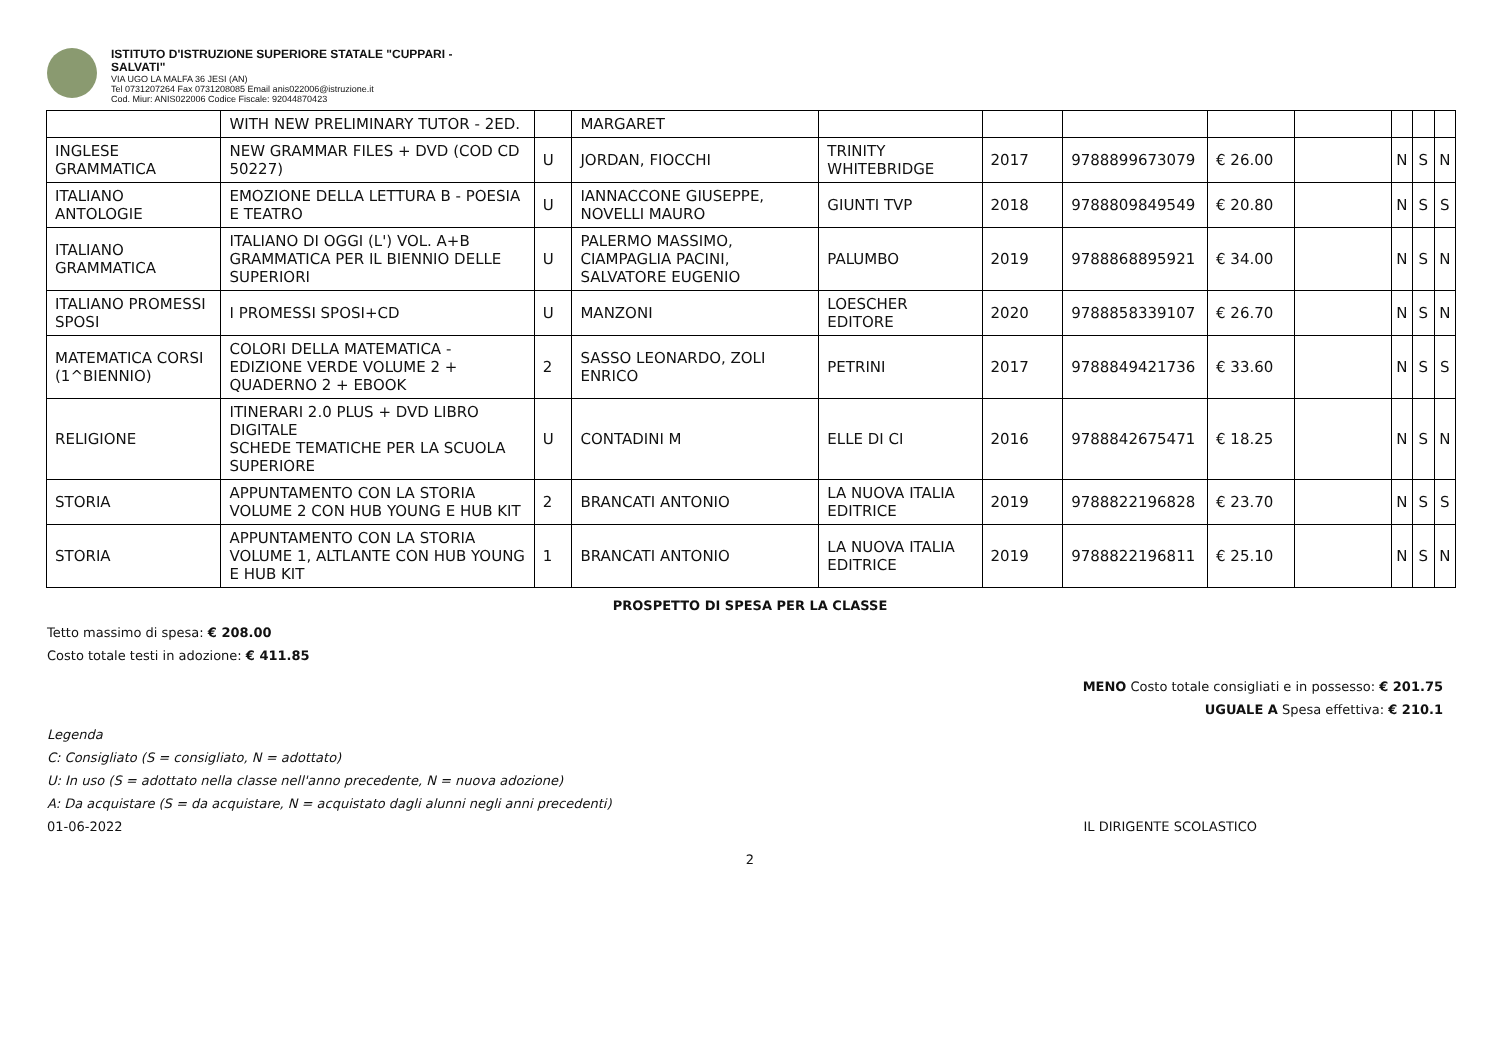ISTITUTO D'ISTRUZIONE SUPERIORE STATALE "CUPPARI -
SALVATI"
VIA UGO LA MALFA 36 JESI (AN)
Tel 0731207264 Fax 0731208085 Email anis022006@istruzione.it
Cod. Miur: ANIS022006 Codice Fiscale: 92044870423
| | WITH NEW PRELIMINARY TUTOR - 2ED. | | MARGARET | | | | | | | | |
| INGLESE GRAMMATICA | NEW GRAMMAR FILES + DVD (COD CD 50227) | U | JORDAN, FIOCCHI | TRINITY WHITEBRIDGE | 2017 | 9788899673079 | € 26.00 | | N | S | N |
| ITALIANO ANTOLOGIE | EMOZIONE DELLA LETTURA B - POESIA E TEATRO | U | IANNACCONE GIUSEPPE, NOVELLI MAURO | GIUNTI TVP | 2018 | 9788809849549 | € 20.80 | | N | S | S |
| ITALIANO GRAMMATICA | ITALIANO DI OGGI (L') VOL. A+B GRAMMATICA PER IL BIENNIO DELLE SUPERIORI | U | PALERMO MASSIMO, CIAMPAGLIA PACINI, SALVATORE EUGENIO | PALUMBO | 2019 | 9788868895921 | € 34.00 | | N | S | N |
| ITALIANO PROMESSI SPOSI | I PROMESSI SPOSI+CD | U | MANZONI | LOESCHER EDITORE | 2020 | 9788858339107 | € 26.70 | | N | S | N |
| MATEMATICA CORSI (1^BIENNIO) | COLORI DELLA MATEMATICA - EDIZIONE VERDE VOLUME 2 + QUADERNO 2 + EBOOK | 2 | SASSO LEONARDO, ZOLI ENRICO | PETRINI | 2017 | 9788849421736 | € 33.60 | | N | S | S |
| RELIGIONE | ITINERARI 2.0 PLUS + DVD LIBRO DIGITALE SCHEDE TEMATICHE PER LA SCUOLA SUPERIORE | U | CONTADINI M | ELLE DI CI | 2016 | 9788842675471 | € 18.25 | | N | S | N |
| STORIA | APPUNTAMENTO CON LA STORIA VOLUME 2 CON HUB YOUNG E HUB KIT | 2 | BRANCATI ANTONIO | LA NUOVA ITALIA EDITRICE | 2019 | 9788822196828 | € 23.70 | | N | S | S |
| STORIA | APPUNTAMENTO CON LA STORIA VOLUME 1, ALTLANTE CON HUB YOUNG E HUB KIT | 1 | BRANCATI ANTONIO | LA NUOVA ITALIA EDITRICE | 2019 | 9788822196811 | € 25.10 | | N | S | N |
PROSPETTO DI SPESA PER LA CLASSE
Tetto massimo di spesa: € 208.00
Costo totale testi in adozione: € 411.85
MENO Costo totale consigliati e in possesso: € 201.75
UGUALE A Spesa effettiva: € 210.1
Legenda
C: Consigliato (S = consigliato, N = adottato)
U: In uso (S = adottato nella classe nell'anno precedente, N = nuova adozione)
A: Da acquistare (S = da acquistare, N = acquistato dagli alunni negli anni precedenti)
01-06-2022 IL DIRIGENTE SCOLASTICO
2